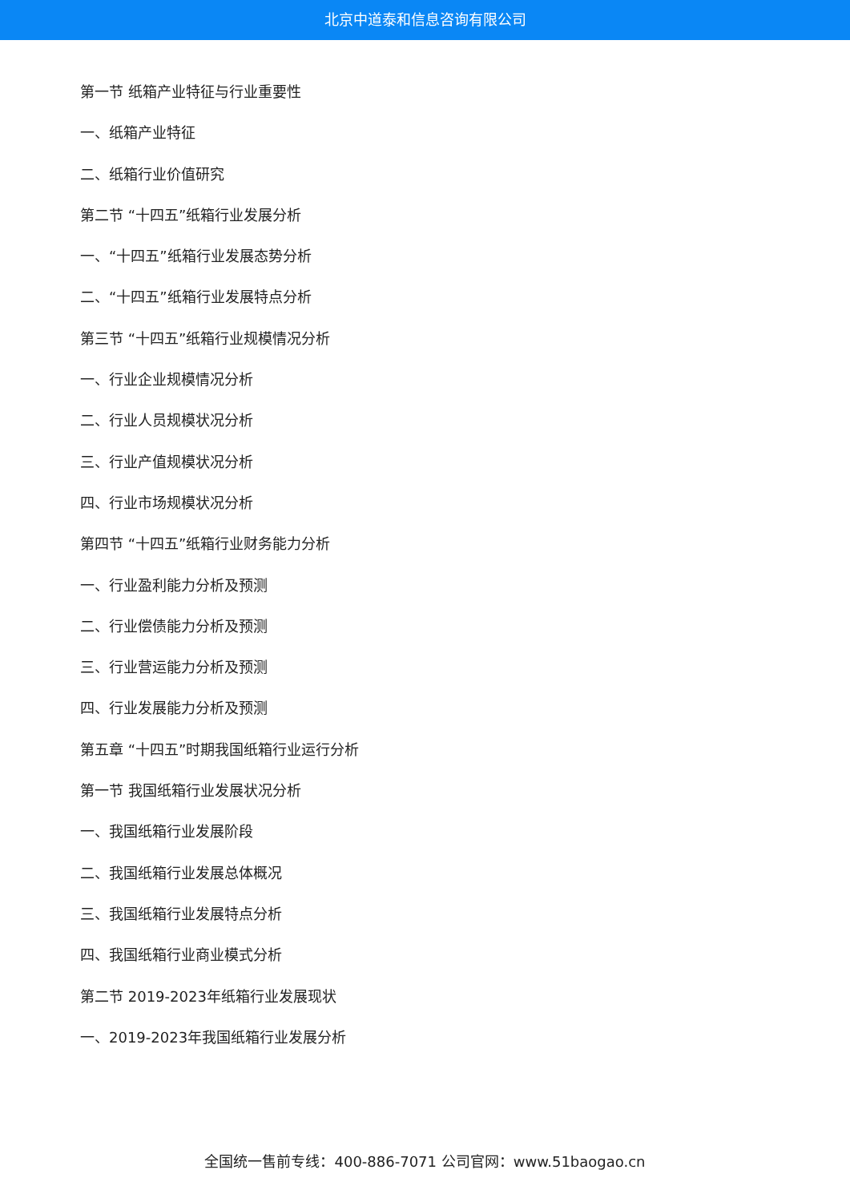北京中道泰和信息咨询有限公司
第一节 纸箱产业特征与行业重要性
一、纸箱产业特征
二、纸箱行业价值研究
第二节 “十四五”纸箱行业发展分析
一、“十四五”纸箱行业发展态势分析
二、“十四五”纸箱行业发展特点分析
第三节 “十四五”纸箱行业规模情况分析
一、行业企业规模情况分析
二、行业人员规模状况分析
三、行业产值规模状况分析
四、行业市场规模状况分析
第四节 “十四五”纸箱行业财务能力分析
一、行业盈利能力分析及预测
二、行业偿债能力分析及预测
三、行业营运能力分析及预测
四、行业发展能力分析及预测
第五章 “十四五”时期我国纸箱行业运行分析
第一节 我国纸箱行业发展状况分析
一、我国纸箱行业发展阶段
二、我国纸箱行业发展总体概况
三、我国纸箱行业发展特点分析
四、我国纸箱行业商业模式分析
第二节 2019-2023年纸箱行业发展现状
一、2019-2023年我国纸箱行业发展分析
全国统一售前专线：400-886-7071 公司官网：www.51baogao.cn